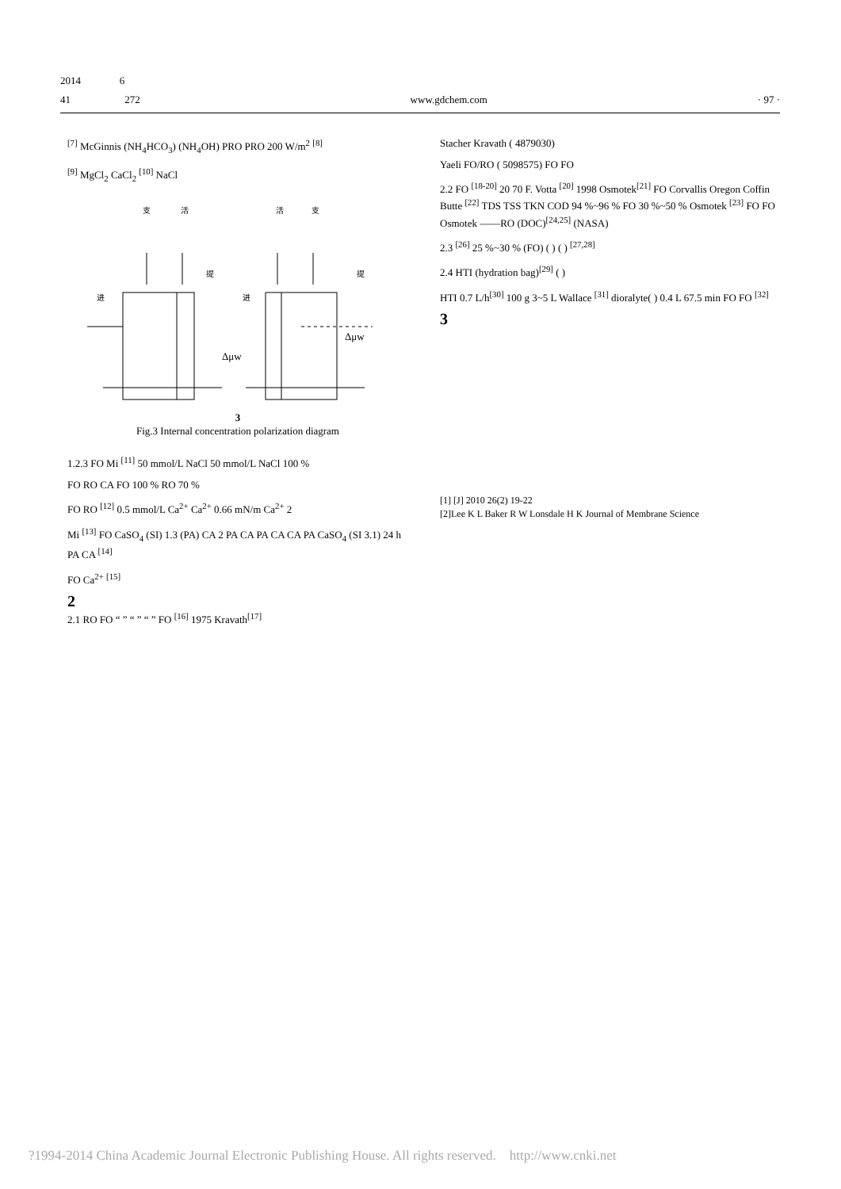2014 6
41 272 www.gdchem.com · 97 ·
<sup>[7]</sup> McGinnis (NH<sub>4</sub>HCO<sub>3</sub>) (NH<sub>4</sub>OH) PRO PRO 200 W/m<sup>2</sup> <sup>[8]</sup>
<sup>[9]</sup> MgCl<sub>2</sub> CaCl<sub>2</sub> <sup>[10]</sup> NaCl
支
活
活
支
提
提
进
进
Δμw
Δμw
3
Fig.3 Internal concentration polarization diagram
1.2.3 FO Mi <sup>[11]</sup> 50 mmol/L NaCl 50 mmol/L NaCl 100 %
FO RO CA FO 100 % RO 70 %
FO RO <sup>[12]</sup> 0.5 mmol/L Ca<sup>2+</sup> Ca<sup>2+</sup> 0.66 mN/m Ca<sup>2+</sup> 2
Mi <sup>[13]</sup> FO CaSO<sub>4</sub> (SI) 1.3 (PA) CA 2 PA CA PA CA CA PA CaSO<sub>4</sub> (SI 3.1) 24 h PA CA <sup>[14]</sup>
FO Ca<sup>2+</sup> <sup>[15]</sup>
2
2.1 RO FO “ ” “ ” “ ” FO <sup>[16]</sup> 1975 Kravath<sup>[17]</sup>
Stacher Kravath ( 4879030)
Yaeli FO/RO ( 5098575) FO FO
2.2 FO <sup>[18-20]</sup> 20 70 F. Votta <sup>[20]</sup> 1998 Osmotek<sup>[21]</sup> FO Corvallis Oregon Coffin Butte <sup>[22]</sup> TDS TSS TKN COD 94 %~96 % FO 30 %~50 % Osmotek <sup>[23]</sup> FO FO Osmotek ——RO (DOC)<sup>[24,25]</sup> (NASA)
2.3 <sup>[26]</sup> 25 %~30 % (FO) ( ) ( ) <sup>[27,28]</sup>
2.4 HTI (hydration bag)<sup>[29]</sup> ( )
HTI 0.7 L/h<sup>[30]</sup> 100 g 3~5 L Wallace <sup>[31]</sup> dioralyte( ) 0.4 L 67.5 min FO FO <sup>[32]</sup>
3
[1] [J] 2010 26(2) 19-22
[2]Lee K L Baker R W Lonsdale H K Journal of Membrane Science
?1994-2014 China Academic Journal Electronic Publishing House. All rights reserved. http://www.cnki.net